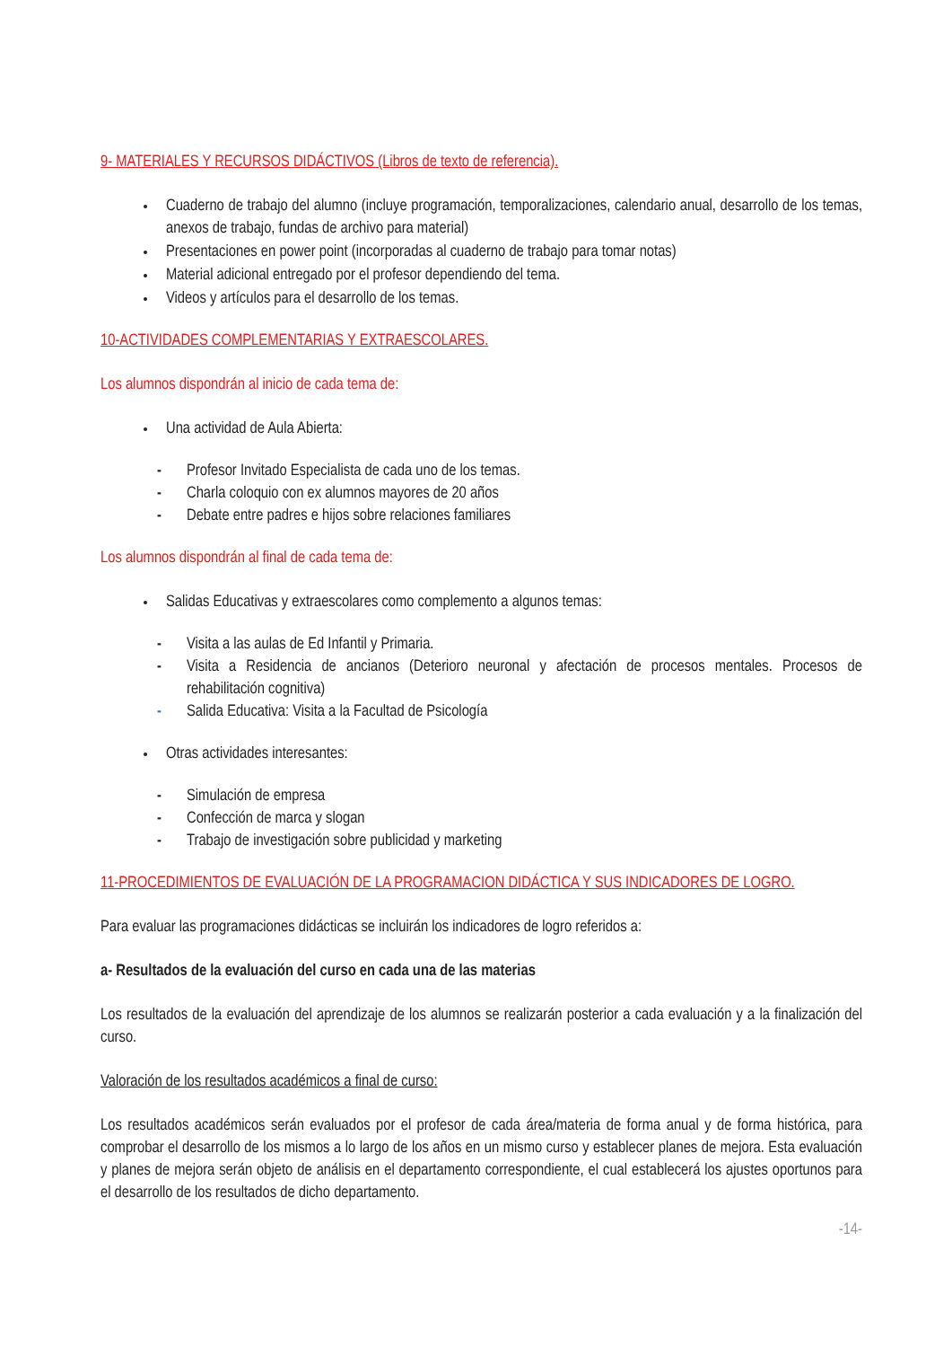9- MATERIALES Y RECURSOS DIDÁCTIVOS (Libros de texto de referencia).
Cuaderno de trabajo del alumno (incluye programación, temporalizaciones, calendario anual, desarrollo de los temas, anexos de trabajo, fundas de archivo para material)
Presentaciones en power point (incorporadas al cuaderno de trabajo para tomar notas)
Material adicional entregado por el profesor dependiendo del tema.
Videos y artículos para el desarrollo de los temas.
10-ACTIVIDADES COMPLEMENTARIAS Y EXTRAESCOLARES.
Los alumnos dispondrán al inicio de cada tema de:
Una actividad de Aula Abierta:
- Profesor Invitado Especialista de cada uno de los temas.
- Charla coloquio con ex alumnos mayores de 20 años
- Debate entre padres e hijos sobre relaciones familiares
Los alumnos dispondrán al final de cada tema de:
Salidas Educativas y extraescolares como complemento a algunos temas:
- Visita a las aulas de Ed Infantil y Primaria.
- Visita a Residencia de ancianos (Deterioro neuronal y afectación de procesos mentales. Procesos de rehabilitación cognitiva)
- Salida Educativa: Visita a la Facultad de Psicología
Otras actividades interesantes:
- Simulación de empresa
- Confección de marca y slogan
- Trabajo de investigación sobre publicidad y marketing
11-PROCEDIMIENTOS DE EVALUACIÓN DE LA PROGRAMACION DIDÁCTICA Y SUS INDICADORES DE LOGRO.
Para evaluar las programaciones didácticas se incluirán los indicadores de logro referidos a:
a- Resultados de la evaluación del curso en cada una de las materias
Los resultados de la evaluación del aprendizaje de los alumnos se realizarán posterior a cada evaluación y a la finalización del curso.
Valoración de los resultados académicos a final de curso:
Los resultados académicos serán evaluados por el profesor de cada área/materia de forma anual y de forma histórica, para comprobar el desarrollo de los mismos a lo largo de los años en un mismo curso y establecer planes de mejora. Esta evaluación y planes de mejora serán objeto de análisis en el departamento correspondiente, el cual establecerá los ajustes oportunos para el desarrollo de los resultados de dicho departamento.
-14-